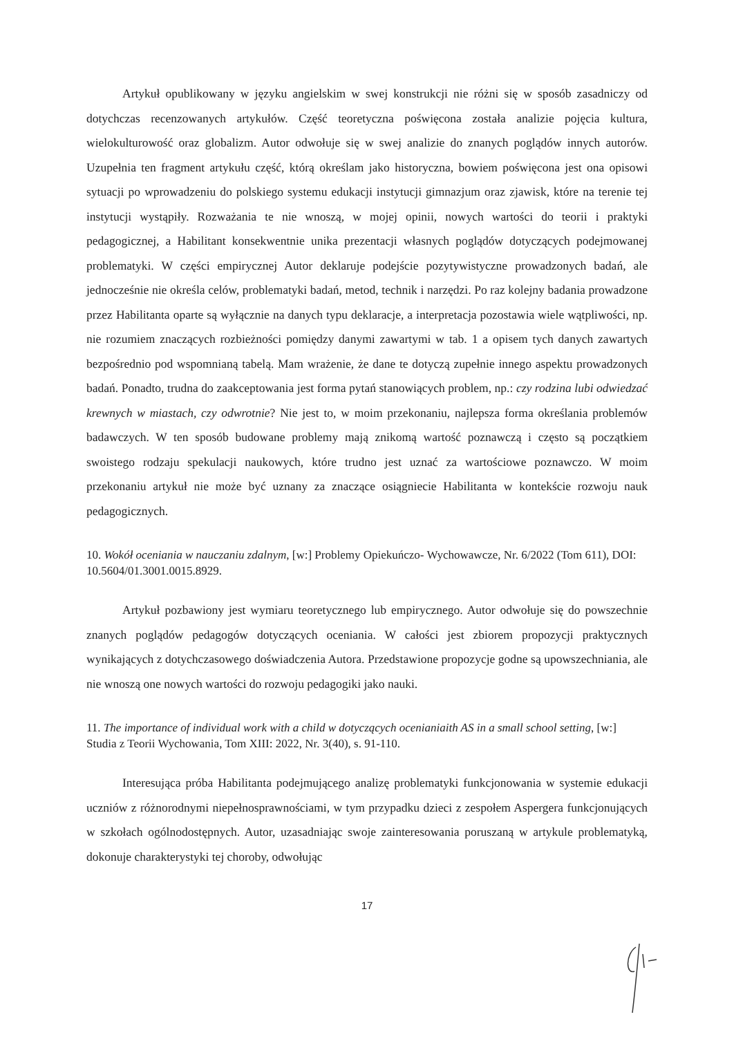Artykuł opublikowany w języku angielskim w swej konstrukcji nie różni się w sposób zasadniczy od dotychczas recenzowanych artykułów. Część teoretyczna poświęcona została analizie pojęcia kultura, wielokulturowość oraz globalizm. Autor odwołuje się w swej analizie do znanych poglądów innych autorów. Uzupełnia ten fragment artykułu część, którą określam jako historyczna, bowiem poświęcona jest ona opisowi sytuacji po wprowadzeniu do polskiego systemu edukacji instytucji gimnazjum oraz zjawisk, które na terenie tej instytucji wystąpiły. Rozważania te nie wnoszą, w mojej opinii, nowych wartości do teorii i praktyki pedagogicznej, a Habilitant konsekwentnie unika prezentacji własnych poglądów dotyczących podejmowanej problematyki. W części empirycznej Autor deklaruje podejście pozytywistyczne prowadzonych badań, ale jednocześnie nie określa celów, problematyki badań, metod, technik i narzędzi. Po raz kolejny badania prowadzone przez Habilitanta oparte są wyłącznie na danych typu deklaracje, a interpretacja pozostawia wiele wątpliwości, np. nie rozumiem znaczących rozbieżności pomiędzy danymi zawartymi w tab. 1 a opisem tych danych zawartych bezpośrednio pod wspomnianą tabelą. Mam wrażenie, że dane te dotyczą zupełnie innego aspektu prowadzonych badań. Ponadto, trudna do zaakceptowania jest forma pytań stanowiących problem, np.: czy rodzina lubi odwiedzać krewnych w miastach, czy odwrotnie? Nie jest to, w moim przekonaniu, najlepsza forma określania problemów badawczych. W ten sposób budowane problemy mają znikomą wartość poznawczą i często są początkiem swoistego rodzaju spekulacji naukowych, które trudno jest uznać za wartościowe poznawczo. W moim przekonaniu artykuł nie może być uznany za znaczące osiągniecie Habilitanta w kontekście rozwoju nauk pedagogicznych.
10. Wokół oceniania w nauczaniu zdalnym, [w:] Problemy Opiekuńczo- Wychowawcze, Nr. 6/2022 (Tom 611), DOI: 10.5604/01.3001.0015.8929.
Artykuł pozbawiony jest wymiaru teoretycznego lub empirycznego. Autor odwołuje się do powszechnie znanych poglądów pedagogów dotyczących oceniania. W całości jest zbiorem propozycji praktycznych wynikających z dotychczasowego doświadczenia Autora. Przedstawione propozycje godne są upowszechniania, ale nie wnoszą one nowych wartości do rozwoju pedagogiki jako nauki.
11. The importance of individual work with a child w dotyczących ocenianiaith AS in a small school setting, [w:] Studia z Teorii Wychowania, Tom XIII: 2022, Nr. 3(40), s. 91-110.
Interesująca próba Habilitanta podejmującego analizę problematyki funkcjonowania w systemie edukacji uczniów z różnorodnymi niepełnosprawnościami, w tym przypadku dzieci z zespołem Aspergera funkcjonujących w szkołach ogólnodostępnych. Autor, uzasadniając swoje zainteresowania poruszaną w artykule problematyką, dokonuje charakterystyki tej choroby, odwołując
17